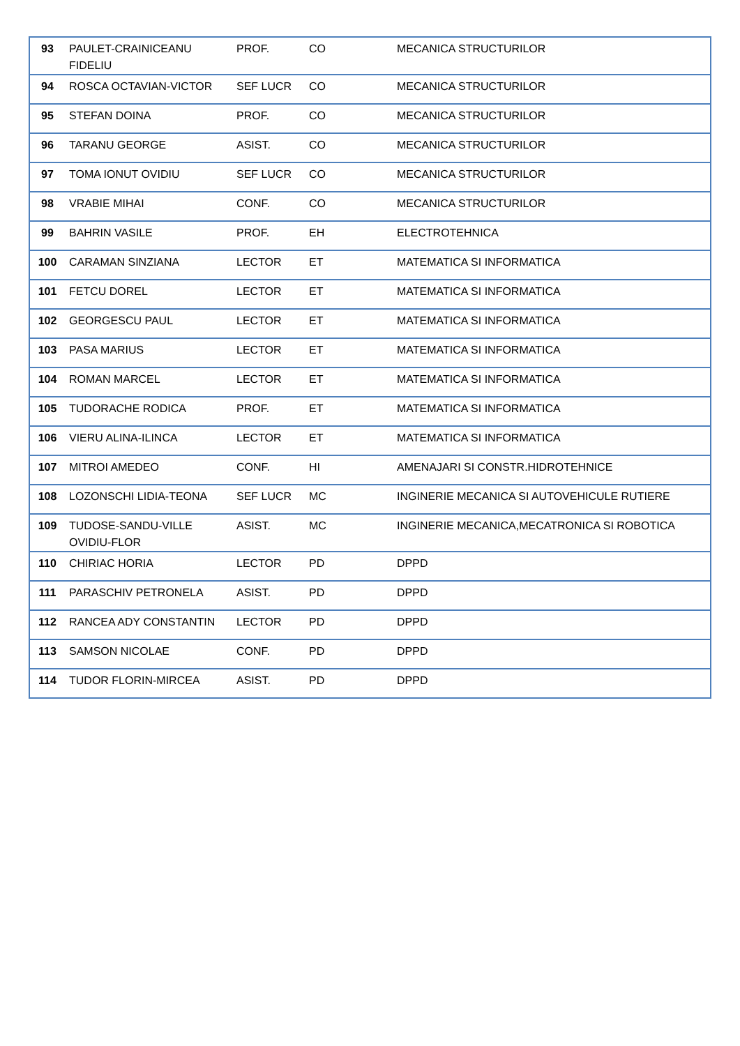| 93 | PAULET-CRAINICEANU FIDELIU | PROF. | CO | MECANICA STRUCTURILOR |
| 94 | ROSCA OCTAVIAN-VICTOR | SEF LUCR | CO | MECANICA STRUCTURILOR |
| 95 | STEFAN DOINA | PROF. | CO | MECANICA STRUCTURILOR |
| 96 | TARANU GEORGE | ASIST. | CO | MECANICA STRUCTURILOR |
| 97 | TOMA IONUT OVIDIU | SEF LUCR | CO | MECANICA STRUCTURILOR |
| 98 | VRABIE MIHAI | CONF. | CO | MECANICA STRUCTURILOR |
| 99 | BAHRIN VASILE | PROF. | EH | ELECTROTEHNICA |
| 100 | CARAMAN SINZIANA | LECTOR | ET | MATEMATICA SI INFORMATICA |
| 101 | FETCU DOREL | LECTOR | ET | MATEMATICA SI INFORMATICA |
| 102 | GEORGESCU PAUL | LECTOR | ET | MATEMATICA SI INFORMATICA |
| 103 | PASA MARIUS | LECTOR | ET | MATEMATICA SI INFORMATICA |
| 104 | ROMAN MARCEL | LECTOR | ET | MATEMATICA SI INFORMATICA |
| 105 | TUDORACHE RODICA | PROF. | ET | MATEMATICA SI INFORMATICA |
| 106 | VIERU ALINA-ILINCA | LECTOR | ET | MATEMATICA SI INFORMATICA |
| 107 | MITROI AMEDEO | CONF. | HI | AMENAJARI SI CONSTR.HIDROTEHNICE |
| 108 | LOZONSCHI LIDIA-TEONA | SEF LUCR | MC | INGINERIE MECANICA SI AUTOVEHICULE RUTIERE |
| 109 | TUDOSE-SANDU-VILLE OVIDIU-FLOR | ASIST. | MC | INGINERIE MECANICA,MECATRONICA SI ROBOTICA |
| 110 | CHIRIAC HORIA | LECTOR | PD | DPPD |
| 111 | PARASCHIV PETRONELA | ASIST. | PD | DPPD |
| 112 | RANCEA ADY CONSTANTIN | LECTOR | PD | DPPD |
| 113 | SAMSON NICOLAE | CONF. | PD | DPPD |
| 114 | TUDOR FLORIN-MIRCEA | ASIST. | PD | DPPD |